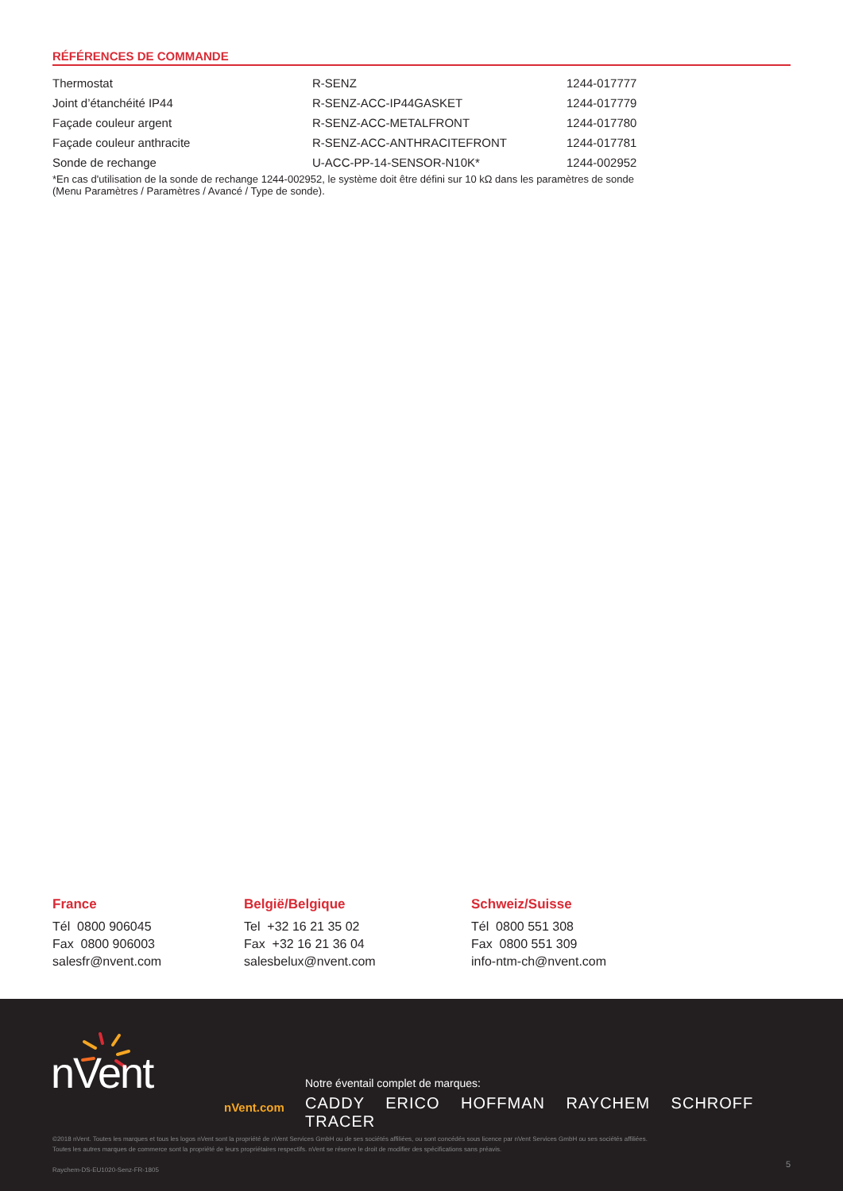RÉFÉRENCES DE COMMANDE
| Thermostat | R-SENZ | 1244-017777 |
| Joint d’étanchéité IP44 | R-SENZ-ACC-IP44GASKET | 1244-017779 |
| Façade couleur argent | R-SENZ-ACC-METALFRONT | 1244-017780 |
| Façade couleur anthracite | R-SENZ-ACC-ANTHRACITEFRONT | 1244-017781 |
| Sonde de rechange | U-ACC-PP-14-SENSOR-N10K* | 1244-002952 |
*En cas d'utilisation de la sonde de rechange 1244-002952, le système doit être défini sur 10 kΩ dans les paramètres de sonde
(Menu Paramètres / Paramètres / Avancé / Type de sonde).
France
Tél 0800 906045
Fax 0800 906003
salesfr@nvent.com
België/Belgique
Tel +32 16 21 35 02
Fax +32 16 21 36 04
salesbelux@nvent.com
Schweiz/Suisse
Tél 0800 551 308
Fax 0800 551 309
info-ntm-ch@nvent.com
nVent
nVent.com
Notre éventail complet de marques:
CADDY ERICO HOFFMAN RAYCHEM SCHROFF TRACER
©2018 nVent. Toutes les marques et tous les logos nVent sont la propriété de nVent Services GmbH ou de ses sociétés affiliées, ou sont concédés sous licence par nVent Services GmbH ou ses sociétés affiliées.
Toutes les autres marques de commerce sont la propriété de leurs propriétaires respectifs. nVent se réserve le droit de modifier des spécifications sans préavis.
Raychem-DS-EU1020-Senz-FR-1805
5